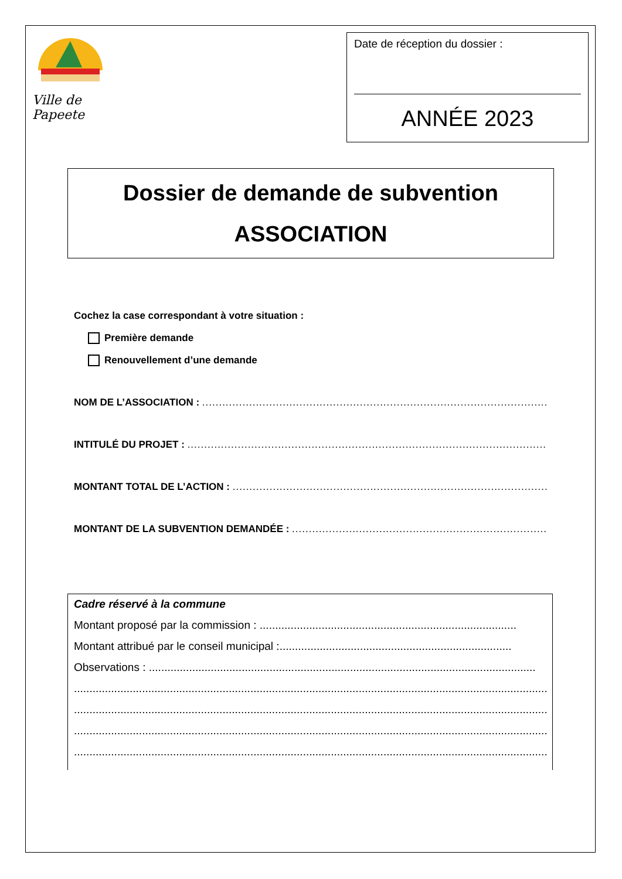Ville de Papeete
Date de réception du dossier :
ANNÉE 2023
Dossier de demande de subvention
ASSOCIATION
Cochez la case correspondant à votre situation :
Première demande
Renouvellement d’une demande
NOM DE L’ASSOCIATION : ......................................................................................................................
INTITULÉ DU PROJET : ..........................................................................................................................
MONTANT TOTAL DE L’ACTION : .........................................................................................................
MONTANT DE LA SUBVENTION DEMANDÉE : .........................................................................................
Cadre réservé à la commune
Montant proposé par la commission : ...................................................................................
Montant attribué par le conseil municipal :...........................................................................
Observations : .............................................................................................................................
...........................................................................................................................................................
...........................................................................................................................................................
...........................................................................................................................................................
...........................................................................................................................................................